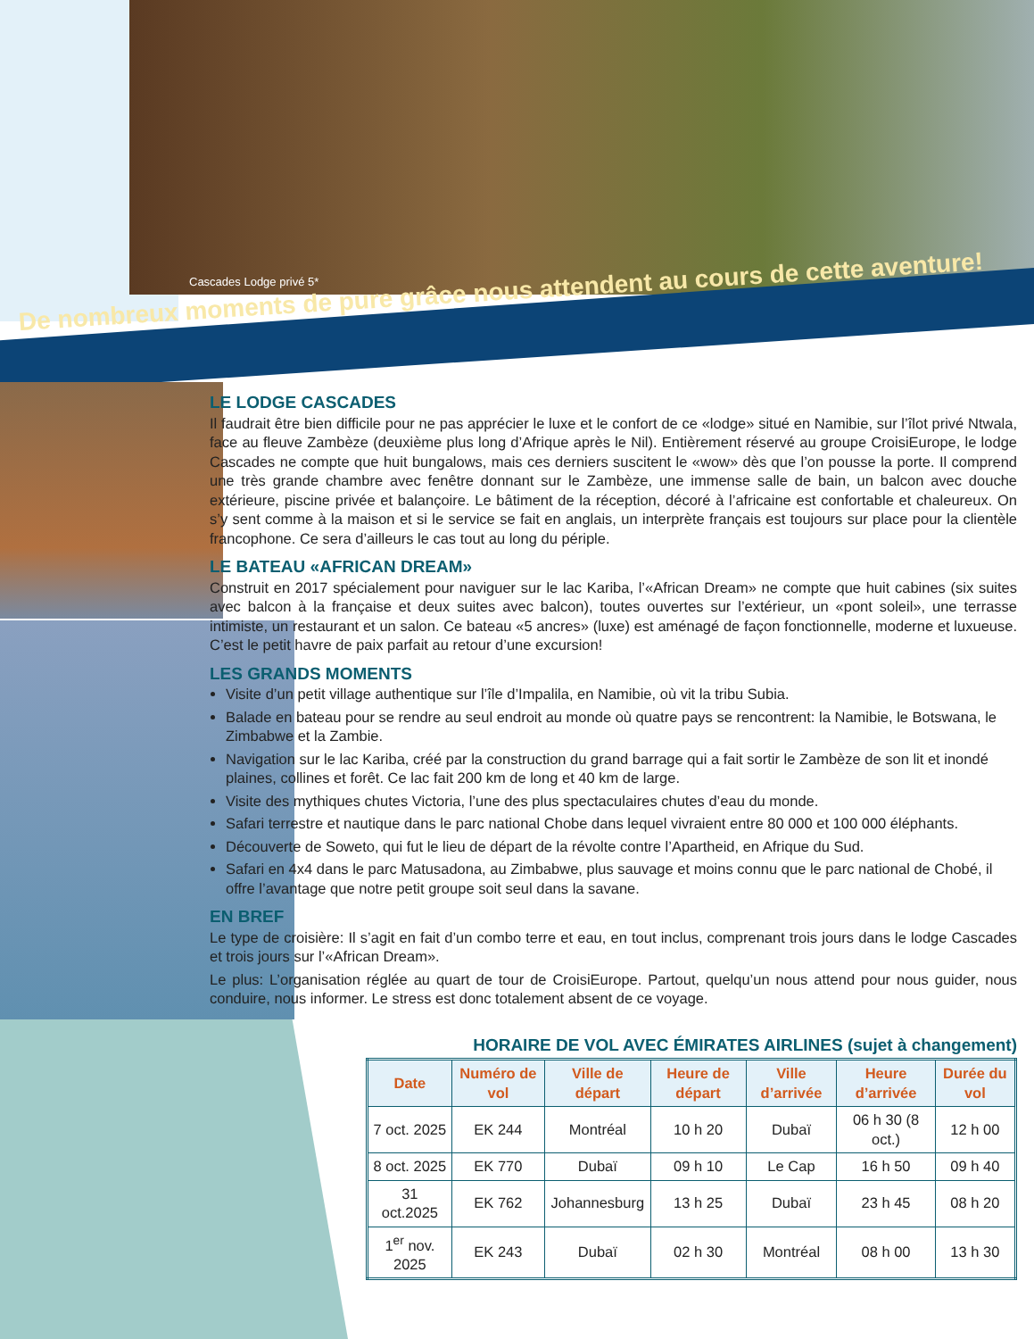Cascades Lodge privé 5*
De nombreux moments de pure grâce nous attendent au cours de cette aventure!
LE LODGE CASCADES
Il faudrait être bien difficile pour ne pas apprécier le luxe et le confort de ce «lodge» situé en Namibie, sur l’îlot privé Ntwala, face au fleuve Zambèze (deuxième plus long d’Afrique après le Nil). Entièrement réservé au groupe CroisiEurope, le lodge Cascades ne compte que huit bungalows, mais ces derniers suscitent le «wow» dès que l’on pousse la porte. Il comprend une très grande chambre avec fenêtre donnant sur le Zambèze, une immense salle de bain, un balcon avec douche extérieure, piscine privée et balançoire. Le bâtiment de la réception, décoré à l’africaine est confortable et chaleureux. On s’y sent comme à la maison et si le service se fait en anglais, un interprète français est toujours sur place pour la clientèle francophone. Ce sera d’ailleurs le cas tout au long du périple.
LE BATEAU «AFRICAN DREAM»
Construit en 2017 spécialement pour naviguer sur le lac Kariba, l’«African Dream» ne compte que huit cabines (six suites avec balcon à la française et deux suites avec balcon), toutes ouvertes sur l’extérieur, un «pont soleil», une terrasse intimiste, un restaurant et un salon. Ce bateau «5 ancres» (luxe) est aménagé de façon fonctionnelle, moderne et luxueuse. C’est le petit havre de paix parfait au retour d’une excursion!
LES GRANDS MOMENTS
Visite d’un petit village authentique sur l’île d’Impalila, en Namibie, où vit la tribu Subia.
Balade en bateau pour se rendre au seul endroit au monde où quatre pays se rencontrent: la Namibie, le Botswana, le Zimbabwe et la Zambie.
Navigation sur le lac Kariba, créé par la construction du grand barrage qui a fait sortir le Zambèze de son lit et inondé plaines, collines et forêt. Ce lac fait 200 km de long et 40 km de large.
Visite des mythiques chutes Victoria, l’une des plus spectaculaires chutes d’eau du monde.
Safari terrestre et nautique dans le parc national Chobe dans lequel vivraient entre 80 000 et 100 000 éléphants.
Découverte de Soweto, qui fut le lieu de départ de la révolte contre l’Apartheid, en Afrique du Sud.
Safari en 4x4 dans le parc Matusadona, au Zimbabwe, plus sauvage et moins connu que le parc national de Chobé, il offre l’avantage que notre petit groupe soit seul dans la savane.
EN BREF
Le type de croisière: Il s’agit en fait d’un combo terre et eau, en tout inclus, comprenant trois jours dans le lodge Cascades et trois jours sur l’«African Dream».
Le plus: L’organisation réglée au quart de tour de CroisiEurope. Partout, quelqu’un nous attend pour nous guider, nous conduire, nous informer. Le stress est donc totalement absent de ce voyage.
HORAIRE DE VOL AVEC ÉMIRATES AIRLINES (sujet à changement)
| Date | Numéro de vol | Ville de départ | Heure de départ | Ville d’arrivée | Heure d’arrivée | Durée du vol |
| --- | --- | --- | --- | --- | --- | --- |
| 7 oct. 2025 | EK 244 | Montréal | 10 h 20 | Dubaï | 06 h 30 (8 oct.) | 12 h 00 |
| 8 oct. 2025 | EK 770 | Dubaï | 09 h 10 | Le Cap | 16 h 50 | 09 h 40 |
| 31 oct.2025 | EK 762 | Johannesburg | 13 h 25 | Dubaï | 23 h 45 | 08 h 20 |
| 1<sup>er</sup> nov. 2025 | EK 243 | Dubaï | 02 h 30 | Montréal | 08 h 00 | 13 h 30 |